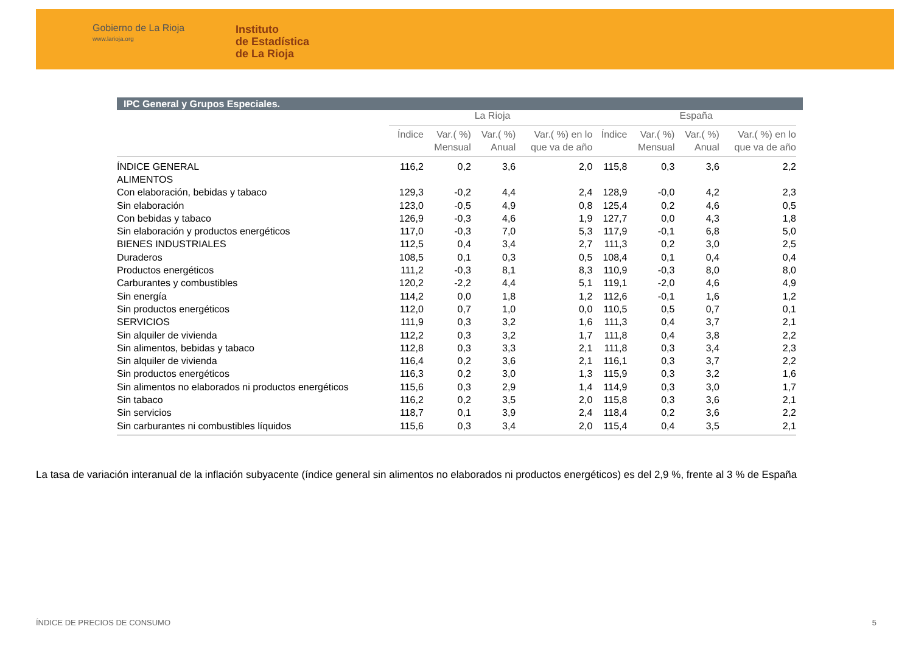Gobierno de La Rioja
www.larioja.org
Instituto
de Estadística
de La Rioja
IPC General y Grupos Especiales.
| | La Rioja | | | | España | | | |
| --- | --- | --- | --- | --- | --- | --- | --- | --- |
| | Índice | Var.( %) Mensual | Var.( %) Anual | Var.( %) en lo que va de año | Índice | Var.( %) Mensual | Var.( %) Anual | Var.( %) en lo que va de año |
| ÍNDICE GENERAL | 116,2 | 0,2 | 3,6 | 2,0 | 115,8 | 0,3 | 3,6 | 2,2 |
| ALIMENTOS | | | | | | | | |
| Con elaboración, bebidas y tabaco | 129,3 | -0,2 | 4,4 | 2,4 | 128,9 | -0,0 | 4,2 | 2,3 |
| Sin elaboración | 123,0 | -0,5 | 4,9 | 0,8 | 125,4 | 0,2 | 4,6 | 0,5 |
| Con bebidas y tabaco | 126,9 | -0,3 | 4,6 | 1,9 | 127,7 | 0,0 | 4,3 | 1,8 |
| Sin elaboración y productos energéticos | 117,0 | -0,3 | 7,0 | 5,3 | 117,9 | -0,1 | 6,8 | 5,0 |
| BIENES INDUSTRIALES | 112,5 | 0,4 | 3,4 | 2,7 | 111,3 | 0,2 | 3,0 | 2,5 |
| Duraderos | 108,5 | 0,1 | 0,3 | 0,5 | 108,4 | 0,1 | 0,4 | 0,4 |
| Productos energéticos | 111,2 | -0,3 | 8,1 | 8,3 | 110,9 | -0,3 | 8,0 | 8,0 |
| Carburantes y combustibles | 120,2 | -2,2 | 4,4 | 5,1 | 119,1 | -2,0 | 4,6 | 4,9 |
| Sin energía | 114,2 | 0,0 | 1,8 | 1,2 | 112,6 | -0,1 | 1,6 | 1,2 |
| Sin productos energéticos | 112,0 | 0,7 | 1,0 | 0,0 | 110,5 | 0,5 | 0,7 | 0,1 |
| SERVICIOS | 111,9 | 0,3 | 3,2 | 1,6 | 111,3 | 0,4 | 3,7 | 2,1 |
| Sin alquiler de vivienda | 112,2 | 0,3 | 3,2 | 1,7 | 111,8 | 0,4 | 3,8 | 2,2 |
| Sin alimentos, bebidas y tabaco | 112,8 | 0,3 | 3,3 | 2,1 | 111,8 | 0,3 | 3,4 | 2,3 |
| Sin alquiler de vivienda | 116,4 | 0,2 | 3,6 | 2,1 | 116,1 | 0,3 | 3,7 | 2,2 |
| Sin productos energéticos | 116,3 | 0,2 | 3,0 | 1,3 | 115,9 | 0,3 | 3,2 | 1,6 |
| Sin alimentos no elaborados ni productos energéticos | 115,6 | 0,3 | 2,9 | 1,4 | 114,9 | 0,3 | 3,0 | 1,7 |
| Sin tabaco | 116,2 | 0,2 | 3,5 | 2,0 | 115,8 | 0,3 | 3,6 | 2,1 |
| Sin servicios | 118,7 | 0,1 | 3,9 | 2,4 | 118,4 | 0,2 | 3,6 | 2,2 |
| Sin carburantes ni combustibles líquidos | 115,6 | 0,3 | 3,4 | 2,0 | 115,4 | 0,4 | 3,5 | 2,1 |
La tasa de variación interanual de la inflación subyacente (índice general sin alimentos no elaborados ni productos energéticos) es del 2,9 %, frente al 3 % de España
ÍNDICE DE PRECIOS DE CONSUMO 5